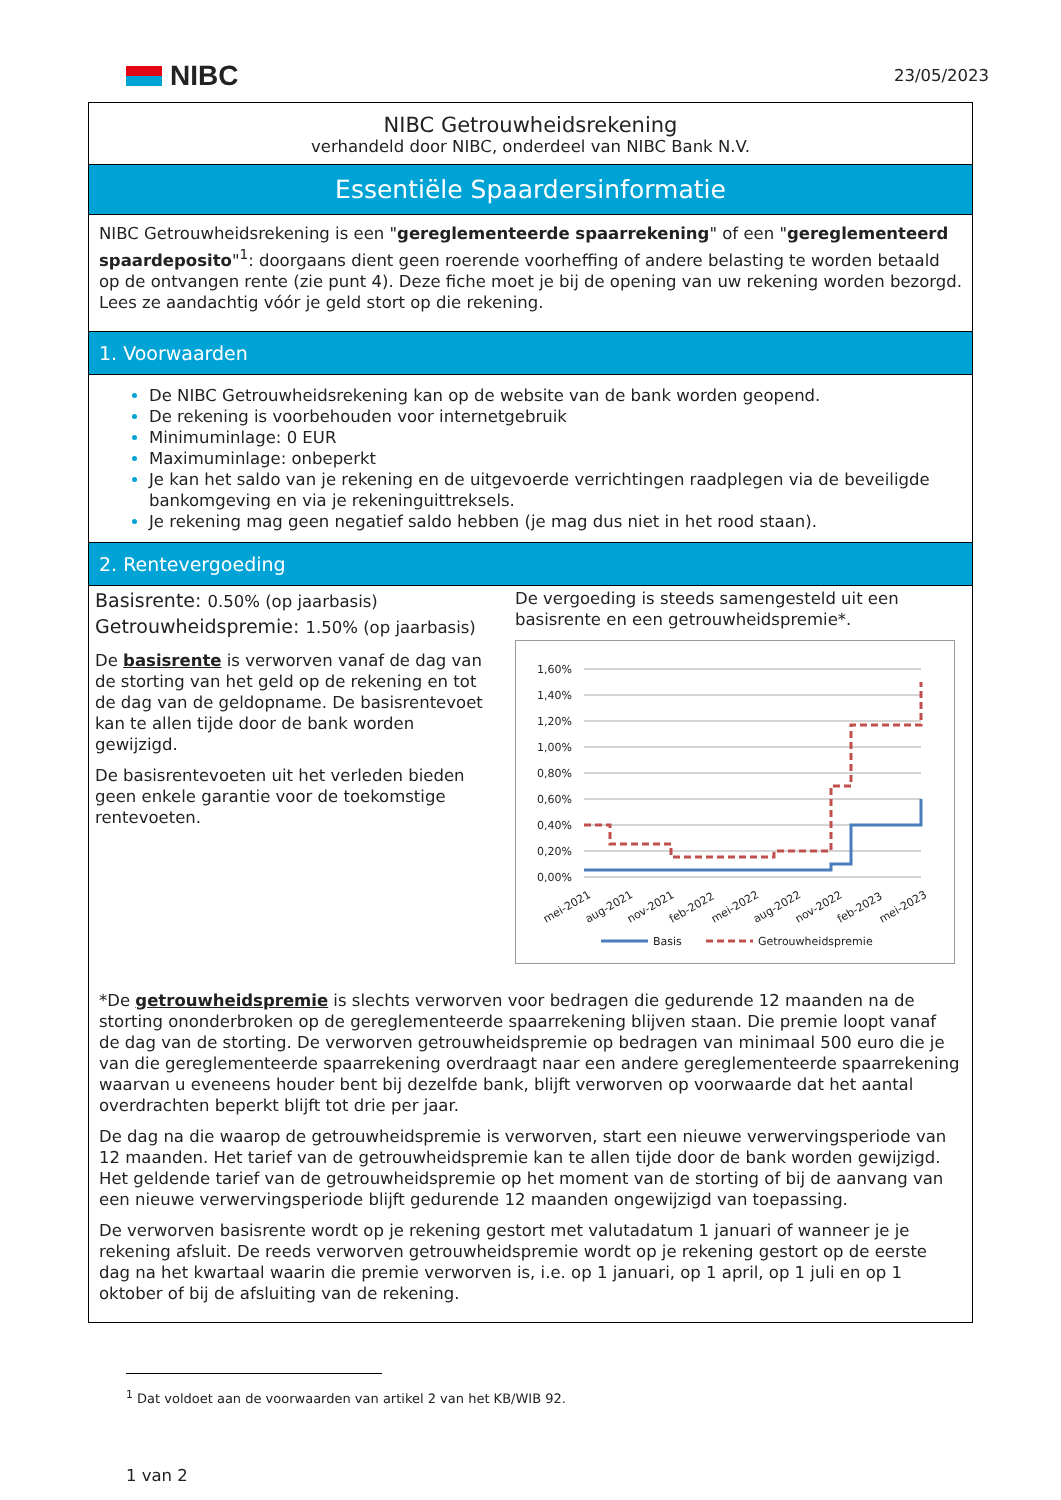NIBC
23/05/2023
NIBC Getrouwheidsrekening
verhandeld door NIBC, onderdeel van NIBC Bank N.V.
Essentiële Spaardersinformatie
NIBC Getrouwheidsrekening is een "gereglementeerde spaarrekening" of een "gereglementeerd spaardeposito"<sup>1</sup>: doorgaans dient geen roerende voorheffing of andere belasting te worden betaald op de ontvangen rente (zie punt 4). Deze fiche moet je bij de opening van uw rekening worden bezorgd. Lees ze aandachtig vóór je geld stort op die rekening.
1. Voorwaarden
De NIBC Getrouwheidsrekening kan op de website van de bank worden geopend.
De rekening is voorbehouden voor internetgebruik
Minimuminlage: 0 EUR
Maximuminlage: onbeperkt
Je kan het saldo van je rekening en de uitgevoerde verrichtingen raadplegen via de beveiligde bankomgeving en via je rekeninguittreksels.
Je rekening mag geen negatief saldo hebben (je mag dus niet in het rood staan).
2. Rentevergoeding
Basisrente: 0.50% (op jaarbasis)
Getrouwheidspremie: 1.50% (op jaarbasis)
De basisrente is verworven vanaf de dag van de storting van het geld op de rekening en tot de dag van de geldopname. De basisrentevoet kan te allen tijde door de bank worden gewijzigd.
De basisrentevoeten uit het verleden bieden geen enkele garantie voor de toekomstige rentevoeten.
De vergoeding is steeds samengesteld uit een basisrente en een getrouwheidspremie*.
1,60%
1,40%
1,20%
1,00%
0,80%
0,60%
0,40%
0,20%
0,00%
mei-2021
aug-2021
nov-2021
feb-2022
mei-2022
aug-2022
nov-2022
feb-2023
mei-2023
Basis
Getrouwheidspremie
*De getrouwheidspremie is slechts verworven voor bedragen die gedurende 12 maanden na de storting ononderbroken op de gereglementeerde spaarrekening blijven staan. Die premie loopt vanaf de dag van de storting. De verworven getrouwheidspremie op bedragen van minimaal 500 euro die je van die gereglementeerde spaarrekening overdraagt naar een andere gereglementeerde spaarrekening waarvan u eveneens houder bent bij dezelfde bank, blijft verworven op voorwaarde dat het aantal overdrachten beperkt blijft tot drie per jaar.
De dag na die waarop de getrouwheidspremie is verworven, start een nieuwe verwervingsperiode van 12 maanden. Het tarief van de getrouwheidspremie kan te allen tijde door de bank worden gewijzigd. Het geldende tarief van de getrouwheidspremie op het moment van de storting of bij de aanvang van een nieuwe verwervingsperiode blijft gedurende 12 maanden ongewijzigd van toepassing.
De verworven basisrente wordt op je rekening gestort met valutadatum 1 januari of wanneer je je rekening afsluit. De reeds verworven getrouwheidspremie wordt op je rekening gestort op de eerste dag na het kwartaal waarin die premie verworven is, i.e. op 1 januari, op 1 april, op 1 juli en op 1 oktober of bij de afsluiting van de rekening.
<sup>1</sup> Dat voldoet aan de voorwaarden van artikel 2 van het KB/WIB 92.
1 van 2